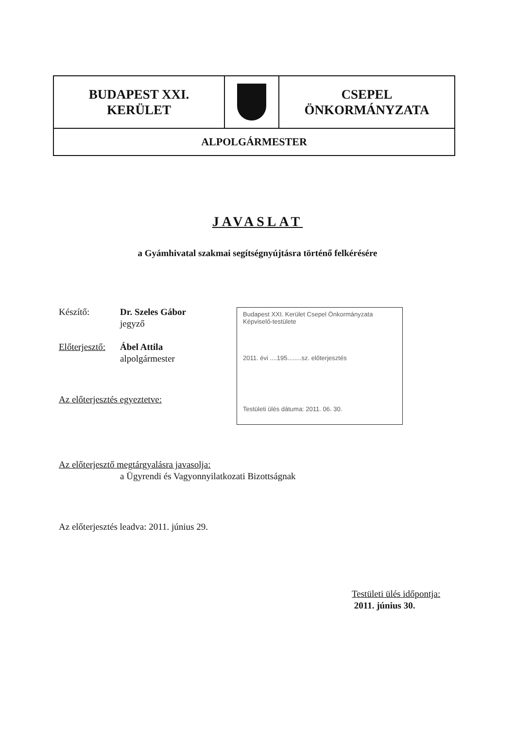| BUDAPEST XXI. KERÜLET | | CSEPEL ÖNKORMÁNYZATA |
| ALPOLGÁRMESTER | | |
JAVASLAT
a Gyámhivatal szakmai segítségnyújtásra történő felkérésére
Készítő: Dr. Szeles Gábor
jegyző
Előterjesztő:
Ábel Attila
alpolgármester
Az előterjesztés egyeztetve:
Az előterjesztő megtárgyalásra javasolja:
a Ügyrendi és Vagyonnyilatkozati Bizottságnak
Az előterjesztés leadva: 2011. június 29.
Budapest XXI. Kerület Csepel Önkormányzata
Képviselő-testülete
2011. évi ....195........sz. előterjesztés
Testületi ülés dátuma: 2011. 06. 30.
Testületi ülés időpontja:
2011. június 30.